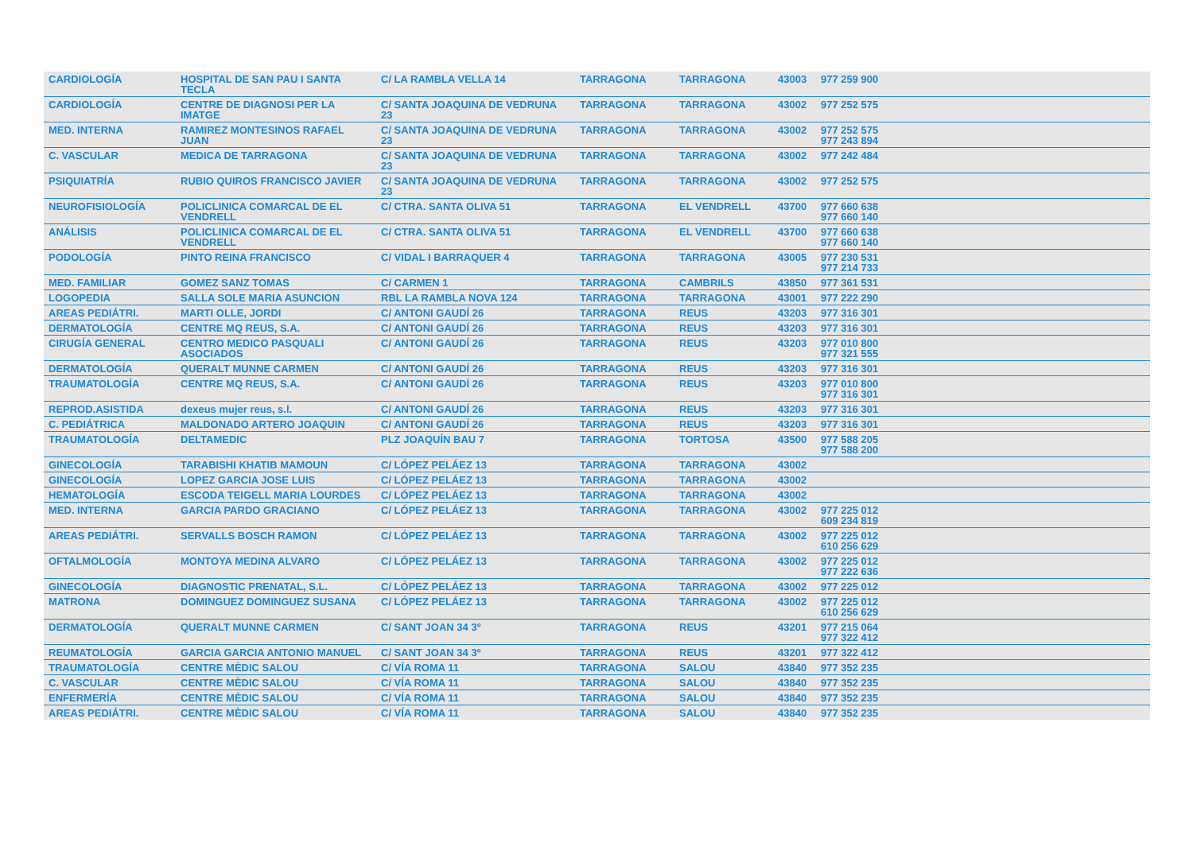| CARDIOLOGÍA | HOSPITAL DE SAN PAU I SANTA TECLA | C/ LA RAMBLA VELLA 14 | TARRAGONA | TARRAGONA | 43003 | 977 259 900 |
| CARDIOLOGÍA | CENTRE DE DIAGNOSI PER LA IMATGE | C/ SANTA JOAQUINA DE VEDRUNA 23 | TARRAGONA | TARRAGONA | 43002 | 977 252 575 |
| MED. INTERNA | RAMIREZ MONTESINOS RAFAEL JUAN | C/ SANTA JOAQUINA DE VEDRUNA 23 | TARRAGONA | TARRAGONA | 43002 | 977 252 575 977 243 894 |
| C. VASCULAR | MEDICA DE TARRAGONA | C/ SANTA JOAQUINA DE VEDRUNA 23 | TARRAGONA | TARRAGONA | 43002 | 977 242 484 |
| PSIQUIATRÍA | RUBIO QUIROS FRANCISCO JAVIER | C/ SANTA JOAQUINA DE VEDRUNA 23 | TARRAGONA | TARRAGONA | 43002 | 977 252 575 |
| NEUROFISIOLOGÍA | POLICLINICA COMARCAL DE EL VENDRELL | C/ CTRA. SANTA OLIVA 51 | TARRAGONA | EL VENDRELL | 43700 | 977 660 638 977 660 140 |
| ANÁLISIS | POLICLINICA COMARCAL DE EL VENDRELL | C/ CTRA. SANTA OLIVA 51 | TARRAGONA | EL VENDRELL | 43700 | 977 660 638 977 660 140 |
| PODOLOGÍA | PINTO REINA FRANCISCO | C/ VIDAL I BARRAQUER 4 | TARRAGONA | TARRAGONA | 43005 | 977 230 531 977 214 733 |
| MED. FAMILIAR | GOMEZ SANZ TOMAS | C/ CARMEN 1 | TARRAGONA | CAMBRILS | 43850 | 977 361 531 |
| LOGOPEDIA | SALLA SOLE MARIA ASUNCION | RBL LA RAMBLA NOVA 124 | TARRAGONA | TARRAGONA | 43001 | 977 222 290 |
| AREAS PEDIÁTRI. | MARTI OLLE, JORDI | C/ ANTONI GAUDÍ 26 | TARRAGONA | REUS | 43203 | 977 316 301 |
| DERMATOLOGÍA | CENTRE MQ REUS, S.A. | C/ ANTONI GAUDÍ 26 | TARRAGONA | REUS | 43203 | 977 316 301 |
| CIRUGÍA GENERAL | CENTRO MEDICO PASQUALI ASOCIADOS | C/ ANTONI GAUDÍ 26 | TARRAGONA | REUS | 43203 | 977 010 800 977 321 555 |
| DERMATOLOGÍA | QUERALT MUNNE CARMEN | C/ ANTONI GAUDÍ 26 | TARRAGONA | REUS | 43203 | 977 316 301 |
| TRAUMATOLOGÍA | CENTRE MQ REUS, S.A. | C/ ANTONI GAUDÍ 26 | TARRAGONA | REUS | 43203 | 977 010 800 977 316 301 |
| REPROD.ASISTIDA | dexeus mujer reus, s.l. | C/ ANTONI GAUDÍ 26 | TARRAGONA | REUS | 43203 | 977 316 301 |
| C. PEDIÁTRICA | MALDONADO ARTERO JOAQUIN | C/ ANTONI GAUDÍ 26 | TARRAGONA | REUS | 43203 | 977 316 301 |
| TRAUMATOLOGÍA | DELTAMEDIC | PLZ JOAQUÍN BAU 7 | TARRAGONA | TORTOSA | 43500 | 977 588 205 977 588 200 |
| GINECOLOGÍA | TARABISHI KHATIB MAMOUN | C/ LÓPEZ PELÁEZ 13 | TARRAGONA | TARRAGONA | 43002 | |
| GINECOLOGÍA | LOPEZ GARCIA JOSE LUIS | C/ LÓPEZ PELÁEZ 13 | TARRAGONA | TARRAGONA | 43002 | |
| HEMATOLOGÍA | ESCODA TEIGELL MARIA LOURDES | C/ LÓPEZ PELÁEZ 13 | TARRAGONA | TARRAGONA | 43002 | |
| MED. INTERNA | GARCIA PARDO GRACIANO | C/ LÓPEZ PELÁEZ 13 | TARRAGONA | TARRAGONA | 43002 | 977 225 012 609 234 819 |
| AREAS PEDIÁTRI. | SERVALLS BOSCH RAMON | C/ LÓPEZ PELÁEZ 13 | TARRAGONA | TARRAGONA | 43002 | 977 225 012 610 256 629 |
| OFTALMOLOGÍA | MONTOYA MEDINA ALVARO | C/ LÓPEZ PELÁEZ 13 | TARRAGONA | TARRAGONA | 43002 | 977 225 012 977 222 636 |
| GINECOLOGÍA | DIAGNOSTIC PRENATAL, S.L. | C/ LÓPEZ PELÁEZ 13 | TARRAGONA | TARRAGONA | 43002 | 977 225 012 |
| MATRONA | DOMINGUEZ DOMINGUEZ SUSANA | C/ LÓPEZ PELÁEZ 13 | TARRAGONA | TARRAGONA | 43002 | 977 225 012 610 256 629 |
| DERMATOLOGÍA | QUERALT MUNNE CARMEN | C/ SANT JOAN 34 3º | TARRAGONA | REUS | 43201 | 977 215 064 977 322 412 |
| REUMATOLOGÍA | GARCIA GARCIA ANTONIO MANUEL | C/ SANT JOAN 34 3º | TARRAGONA | REUS | 43201 | 977 322 412 |
| TRAUMATOLOGÍA | CENTRE MÈDIC SALOU | C/ VÍA ROMA 11 | TARRAGONA | SALOU | 43840 | 977 352 235 |
| C. VASCULAR | CENTRE MÈDIC SALOU | C/ VÍA ROMA 11 | TARRAGONA | SALOU | 43840 | 977 352 235 |
| ENFERMERÍA | CENTRE MÈDIC SALOU | C/ VÍA ROMA 11 | TARRAGONA | SALOU | 43840 | 977 352 235 |
| AREAS PEDIÁTRI. | CENTRE MÈDIC SALOU | C/ VÍA ROMA 11 | TARRAGONA | SALOU | 43840 | 977 352 235 |